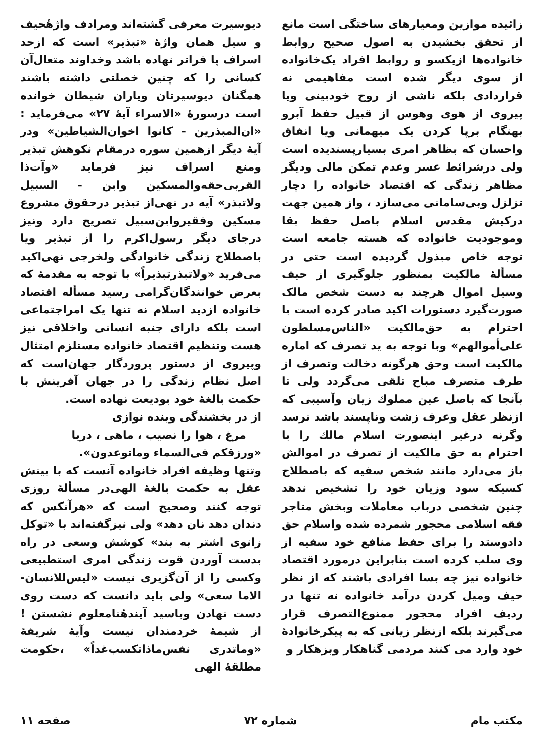زائیده موازین ومعیارهای ساختگی است مانع از تحقق بخشیدن به اصول صحیح روابط خانواده‌ها ازیکسو و روابط افراد یک‌خانواده از سوی دیگر شده است مفاهیمی نه قراردادی بلکه ناشی از روح خودبینی ویا پیروی از هوی وهوس از قبیل حفظ آبرو بهنگام برپا کردن یک میهمانی ویا انفاق واحسان که بظاهر امری بسیارپسندیده است ولی درشرائط عسر وعدم تمکن مالی ودیگر مظاهر زندگی که اقتصاد خانواده را دچار تزلزل وبی‌سامانی می‌سازد ، واز همین جهت درکیش مقدس اسلام باصل حفظ بقا وموجودیت خانواده که هسته جامعه است توجه خاص مبذول گردیده است حتی در مسألهٔ مالکیت بمنظور جلوگیری از حیف وسیل اموال هرچند به دست شخص مالک صورت‌گیرد دستورات اکید صادر کرده است با احترام به حق‌مالکیت «الناس‌مسلطون علی‌أموالهم» وبا توجه به ید تصرف که اماره مالکیت است وحق هرگونه دخالت وتصرف از طرف متصرف مباح تلقی می‌گردد ولی تا بآنجا که باصل عین مملوك زیان وآسیبی که ازنظر عقل وعرف زشت وناپسند باشد نرسد وگرنه درغیر اینصورت اسلام مالك را با احترام به حق مالکیت از تصرف در اموالش باز می‌دارد مانند شخص سفیه که باصطلاح کسیکه سود وزیان خود را تشخیص ندهد چنین شخصی درباب معاملات وبخش متاجر فقه اسلامی محجور شمرده شده واسلام حق دادوستد را برای حفظ منافع خود سفیه از وی سلب کرده است بنابراین درمورد اقتصاد خانواده نیز چه بسا افرادی باشند که از نظر حیف ومیل کردن درآمد خانواده نه تنها در ردیف افراد محجور ممنوع‌التصرف قرار می‌گیرند بلکه ازنظر زیانی که به پیکرخانوادهٔ خود وارد می کنند مردمی گناهکار وبزهکار و
دیوسیرت معرفی گشته‌اند ومرادف واژهٔحیف و سیل همان واژهٔ «تبذیر» است که ازحد اسراف پا فراتر نهاده باشد وخداوند متعال‌آن کسانی را که چنین خصلتی داشته باشند همگنان دیوسیرتان ویاران شیطان خوانده است درسورهٔ «الاسراء آیهٔ ۲۷» می‌فرماید : «ان‌المبذرین - کانوا اخوان‌الشیاطین» ودر آیهٔ دیگر ازهمین سوره درمقام نکوهش تبذیر ومنع اسراف نیز فرماید «وآت‌ذا القربی‌حقه‌والمسکین وابن - السبیل ولاتبذر» آیه در نهی‌از تبذیر درحقوق مشروع مسکین وفقیروابن‌سبیل تصریح دارد ونیز درجای دیگر رسول‌اکرم را از تبذیر ویا باصطلاح زندگی خانوادگی ولخرجی نهی‌اکید می‌فرید «ولاتبذرتبذیراً» با توجه به مقدمهٔ که بعرض خوانندگان‌گرامی رسید مسأله اقتصاد خانواده ازدید اسلام نه تنها یک امراجتماعی است بلکه دارای جنبه انسانی واخلاقی نیز هست وتنظیم اقتصاد خانواده مستلزم امتثال وپیروی از دستور پروردگار جهان‌است که اصل نظام زندگی را در جهان آفرینش با حکمت بالغهٔ خود بودیعت نهاده است.
از در بخشندگی وبنده نوازی
مرغ ، هوا را نصیب ، ماهی ، دریا
«ورزقکم فی‌السماء وماتوعدون».
وتنها وظیفه افراد خانواده آنست که با بینش عقل به حکمت بالغهٔ الهی‌در مسألهٔ روزی توجه کنند وصحیح است که «هرآنکس که دندان دهد نان دهد» ولی نیزگفته‌اند با «توکل زانوی اشتر به بند» کوشش وسعی در راه بدست آوردن قوت زندگی امری استطبیعی وکسی را از آن‌گزیری نیست «لیس‌للانسان- الاما سعی» ولی باید دانست که دست روی دست نهادن وباسید آیندهٔنامعلوم نشستن ! از شیمهٔ خردمندان نیست وآیهٔ شریفهٔ «وماتدری نفس‌ماذاتکسب‌غداً» ،حکومت مطلقهٔ الهی
مکتب مام شماره ۷۲ صفحه ۱۱